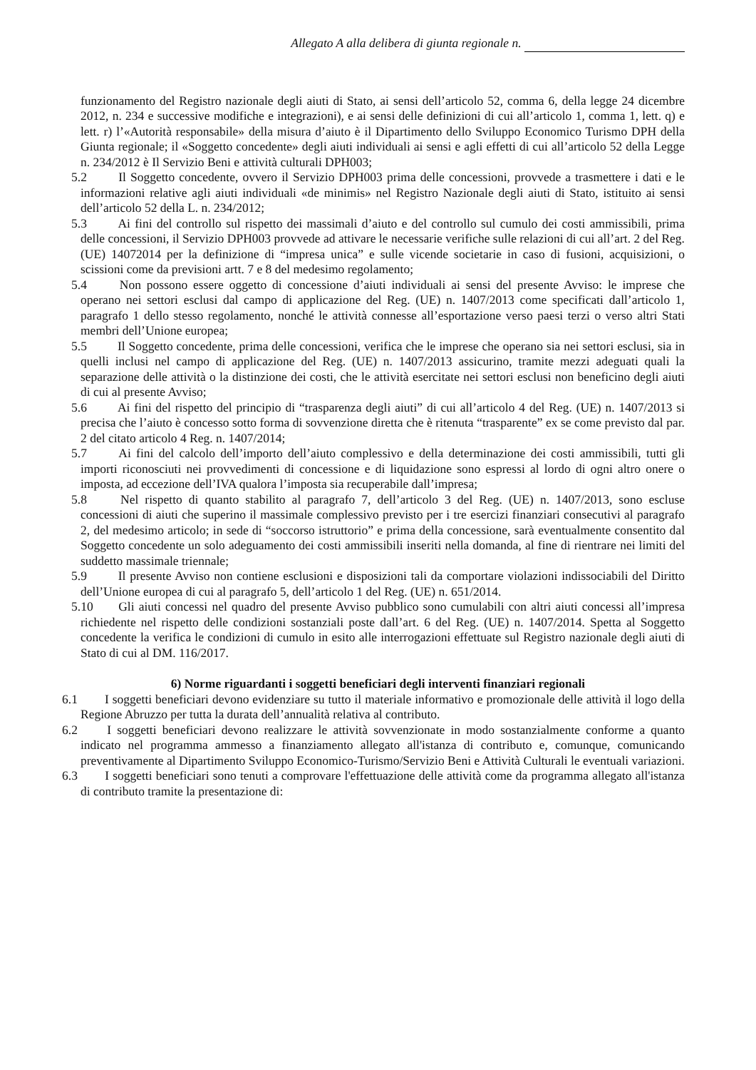Allegato A alla delibera di giunta regionale n.
funzionamento del Registro nazionale degli aiuti di Stato, ai sensi dell’articolo 52, comma 6, della legge 24 dicembre 2012, n. 234 e successive modifiche e integrazioni), e ai sensi delle definizioni di cui all’articolo 1, comma 1, lett. q) e lett. r) l’«Autorità responsabile» della misura d’aiuto è il Dipartimento dello Sviluppo Economico Turismo DPH della Giunta regionale; il «Soggetto concedente» degli aiuti individuali ai sensi e agli effetti di cui all’articolo 52 della Legge n. 234/2012 è Il Servizio Beni e attività culturali DPH003;
5.2 Il Soggetto concedente, ovvero il Servizio DPH003 prima delle concessioni, provvede a trasmettere i dati e le informazioni relative agli aiuti individuali «de minimis» nel Registro Nazionale degli aiuti di Stato, istituito ai sensi dell’articolo 52 della L. n. 234/2012;
5.3 Ai fini del controllo sul rispetto dei massimali d’aiuto e del controllo sul cumulo dei costi ammissibili, prima delle concessioni, il Servizio DPH003 provvede ad attivare le necessarie verifiche sulle relazioni di cui all’art. 2 del Reg. (UE) 14072014 per la definizione di “impresa unica” e sulle vicende societarie in caso di fusioni, acquisizioni, o scissioni come da previsioni artt. 7 e 8 del medesimo regolamento;
5.4 Non possono essere oggetto di concessione d’aiuti individuali ai sensi del presente Avviso: le imprese che operano nei settori esclusi dal campo di applicazione del Reg. (UE) n. 1407/2013 come specificati dall’articolo 1, paragrafo 1 dello stesso regolamento, nonché le attività connesse all’esportazione verso paesi terzi o verso altri Stati membri dell’Unione europea;
5.5 Il Soggetto concedente, prima delle concessioni, verifica che le imprese che operano sia nei settori esclusi, sia in quelli inclusi nel campo di applicazione del Reg. (UE) n. 1407/2013 assicurino, tramite mezzi adeguati quali la separazione delle attività o la distinzione dei costi, che le attività esercitate nei settori esclusi non beneficino degli aiuti di cui al presente Avviso;
5.6 Ai fini del rispetto del principio di “trasparenza degli aiuti” di cui all’articolo 4 del Reg. (UE) n. 1407/2013 si precisa che l’aiuto è concesso sotto forma di sovvenzione diretta che è ritenuta “trasparente” ex se come previsto dal par. 2 del citato articolo 4 Reg. n. 1407/2014;
5.7 Ai fini del calcolo dell’importo dell’aiuto complessivo e della determinazione dei costi ammissibili, tutti gli importi riconosciuti nei provvedimenti di concessione e di liquidazione sono espressi al lordo di ogni altro onere o imposta, ad eccezione dell’IVA qualora l’imposta sia recuperabile dall’impresa;
5.8 Nel rispetto di quanto stabilito al paragrafo 7, dell’articolo 3 del Reg. (UE) n. 1407/2013, sono escluse concessioni di aiuti che superino il massimale complessivo previsto per i tre esercizi finanziari consecutivi al paragrafo 2, del medesimo articolo; in sede di “soccorso istruttorio” e prima della concessione, sarà eventualmente consentito dal Soggetto concedente un solo adeguamento dei costi ammissibili inseriti nella domanda, al fine di rientrare nei limiti del suddetto massimale triennale;
5.9 Il presente Avviso non contiene esclusioni e disposizioni tali da comportare violazioni indissociabili del Diritto dell’Unione europea di cui al paragrafo 5, dell’articolo 1 del Reg. (UE) n. 651/2014.
5.10 Gli aiuti concessi nel quadro del presente Avviso pubblico sono cumulabili con altri aiuti concessi all’impresa richiedente nel rispetto delle condizioni sostanziali poste dall’art. 6 del Reg. (UE) n. 1407/2014. Spetta al Soggetto concedente la verifica le condizioni di cumulo in esito alle interrogazioni effettuate sul Registro nazionale degli aiuti di Stato di cui al DM. 116/2017.
6) Norme riguardanti i soggetti beneficiari degli interventi finanziari regionali
6.1 I soggetti beneficiari devono evidenziare su tutto il materiale informativo e promozionale delle attività il logo della Regione Abruzzo per tutta la durata dell’annualità relativa al contributo.
6.2 I soggetti beneficiari devono realizzare le attività sovvenzionate in modo sostanzialmente conforme a quanto indicato nel programma ammesso a finanziamento allegato all'istanza di contributo e, comunque, comunicando preventivamente al Dipartimento Sviluppo Economico-Turismo/Servizio Beni e Attività Culturali le eventuali variazioni.
6.3 I soggetti beneficiari sono tenuti a comprovare l'effettuazione delle attività come da programma allegato all'istanza di contributo tramite la presentazione di: